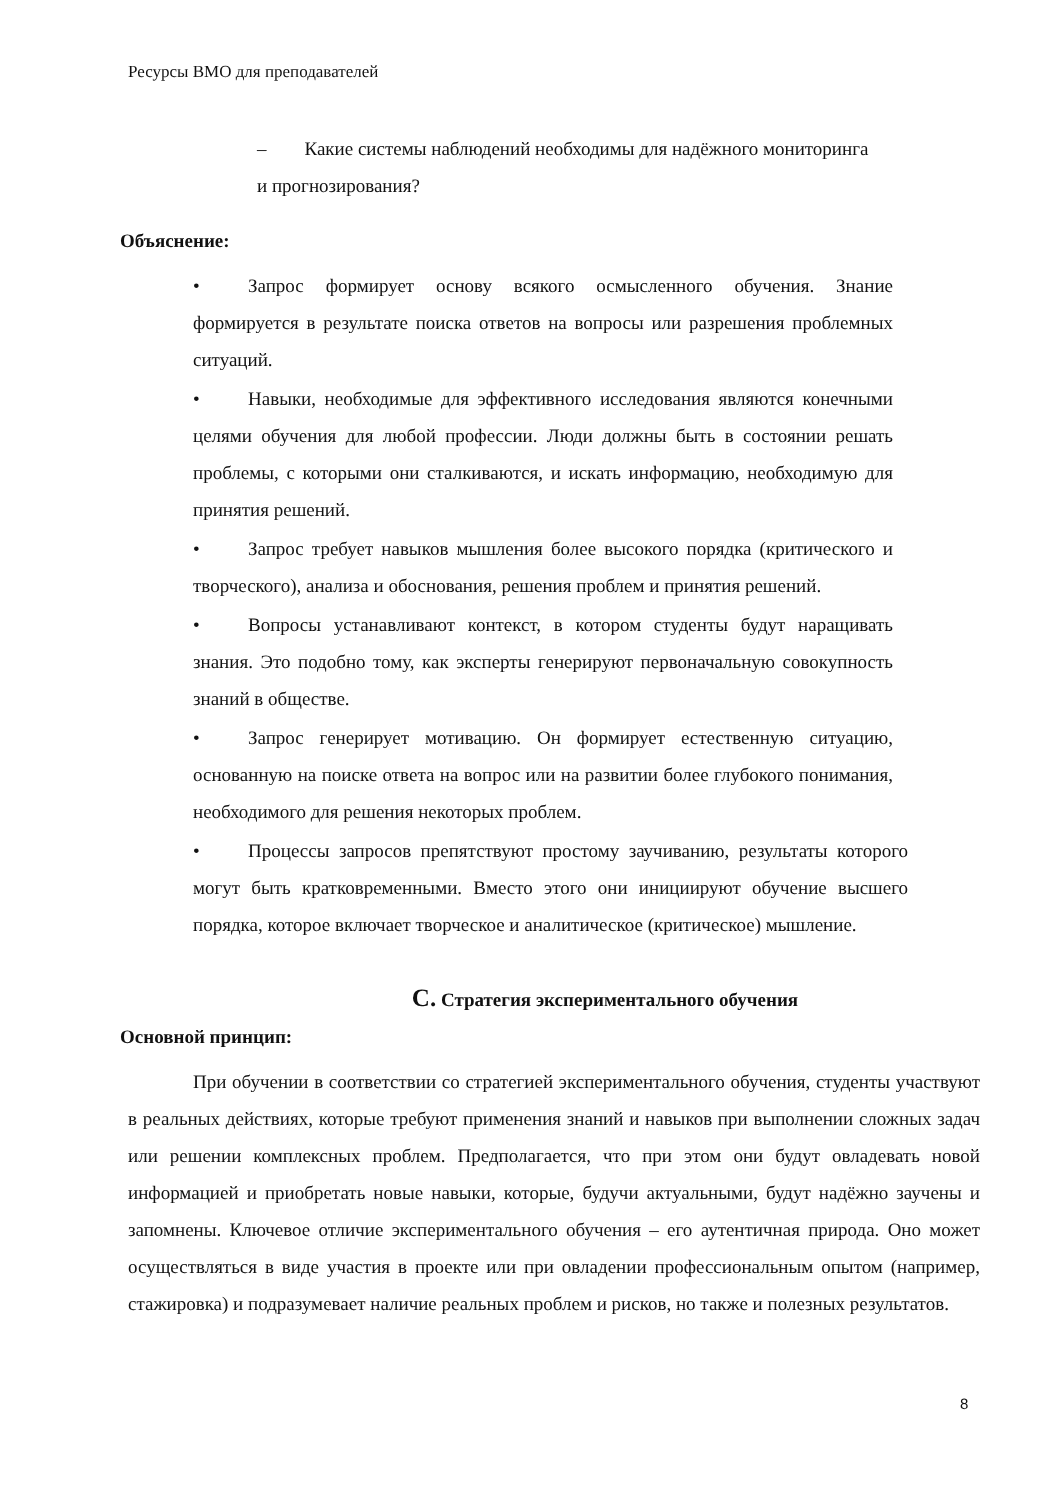Ресурсы ВМО для преподавателей
– Какие системы наблюдений необходимы для надёжного мониторинга
и прогнозирования?
Объяснение:
• Запрос формирует основу всякого осмысленного обучения. Знание формируется в результате поиска ответов на вопросы или разрешения проблемных ситуаций.
• Навыки, необходимые для эффективного исследования являются конечными целями обучения для любой профессии. Люди должны быть в состоянии решать проблемы, с которыми они сталкиваются, и искать информацию, необходимую для принятия решений.
• Запрос требует навыков мышления более высокого порядка (критического и творческого), анализа и обоснования, решения проблем и принятия решений.
• Вопросы устанавливают контекст, в котором студенты будут наращивать знания. Это подобно тому, как эксперты генерируют первоначальную совокупность знаний в обществе.
• Запрос генерирует мотивацию. Он формирует естественную ситуацию, основанную на поиске ответа на вопрос или на развитии более глубокого понимания, необходимого для решения некоторых проблем.
• Процессы запросов препятствуют простому заучиванию, результаты которого могут быть кратковременными. Вместо этого они инициируют обучение высшего порядка, которое включает творческое и аналитическое (критическое) мышление.
C. Стратегия экспериментального обучения
Основной принцип:
При обучении в соответствии со стратегией экспериментального обучения, студенты участвуют в реальных действиях, которые требуют применения знаний и навыков при выполнении сложных задач или решении комплексных проблем. Предполагается, что при этом они будут овладевать новой информацией и приобретать новые навыки, которые, будучи актуальными, будут надёжно заучены и запомнены. Ключевое отличие экспериментального обучения – его аутентичная природа. Оно может осуществляться в виде участия в проекте или при овладении профессиональным опытом (например, стажировка) и подразумевает наличие реальных проблем и рисков, но также и полезных результатов.
8